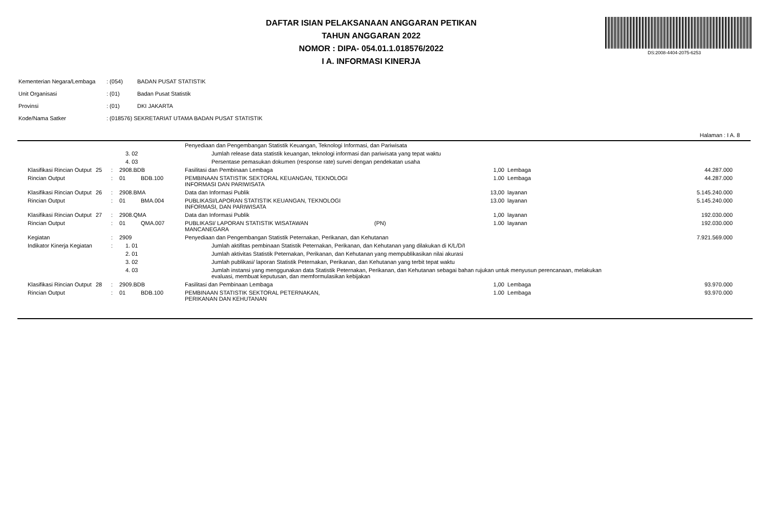DAFTAR ISIAN PELAKSANAAN ANGGARAN PETIKAN
TAHUN ANGGARAN 2022
NOMOR : DIPA- 054.01.1.018576/2022
I A. INFORMASI KINERJA
DS:2008-4404-2075-6253
| Kementerian Negara/Lembaga | : (054) | BADAN PUSAT STATISTIK |
| Unit Organisasi | : (01) | Badan Pusat Statistik |
| Provinsi | : (01) | DKI JAKARTA |
| Kode/Nama Satker | : (018576) SEKRETARIAT UTAMA BADAN PUSAT STATISTIK | |
Halaman : I A. 8
| | | | | | Penyediaan dan Pengembangan Statistik Keuangan, Teknologi Informasi, dan Pariwisata | | | | |
| | | | 3. 02 | | Jumlah release data statistik keuangan, teknologi informasi dan pariwisata yang tepat waktu | | | | |
| | | | 4. 03 | | Persentase pemasukan dokumen (response rate) survei dengan pendekatan usaha | | | | |
| Klasifikasi Rincian Output | 25 | : | 2908.BDB | | Fasilitasi dan Pembinaan Lembaga | | 1,00 | Lembaga | 44.287.000 |
| Rincian Output | | : | 01 | BDB.100 | PEMBINAAN STATISTIK SEKTORAL KEUANGAN, TEKNOLOGI INFORMASI DAN PARIWISATA | | 1.00 | Lembaga | 44.287.000 |
| Klasifikasi Rincian Output | 26 | : | 2908.BMA | | Data dan Informasi Publik | | 13,00 | layanan | 5.145.240.000 |
| Rincian Output | | : | 01 | BMA.004 | PUBLIKASI/LAPORAN STATISTIK KEUANGAN, TEKNOLOGI INFORMASI, DAN PARIWISATA | | 13.00 | layanan | 5.145.240.000 |
| Klasifikasi Rincian Output | 27 | : | 2908.QMA | | Data dan Informasi Publik | | 1,00 | layanan | 192.030.000 |
| Rincian Output | | : | 01 | QMA.007 | PUBLIKASI/ LAPORAN STATISTIK WISATAWAN MANCANEGARA | (PN) | 1.00 | layanan | 192.030.000 |
| Kegiatan | | : | 2909 | | Penyediaan dan Pengembangan Statistik Peternakan, Perikanan, dan Kehutanan | | | | 7.921.569.000 |
| Indikator Kinerja Kegiatan | | : | 1. 01 | | Jumlah aktifitas pembinaan Statistik Peternakan, Perikanan, dan Kehutanan yang dilakukan di K/L/D/I | | | | |
| | | | 2. 01 | | Jumlah aktivitas Statistik Peternakan, Perikanan, dan Kehutanan yang mempublikasikan nilai akurasi | | | | |
| | | | 3. 02 | | Jumlah publikasi/ laporan Statistik Peternakan, Perikanan, dan Kehutanan yang terbit tepat waktu | | | | |
| | | | 4. 03 | | Jumlah instansi yang menggunakan data Statistik Peternakan, Perikanan, dan Kehutanan sebagai bahan rujukan untuk menyusun perencanaan, melakukan evaluasi, membuat keputusan, dan memformulasikan kebijakan | | | | |
| Klasifikasi Rincian Output | 28 | : | 2909.BDB | | Fasilitasi dan Pembinaan Lembaga | | 1,00 | Lembaga | 93.970.000 |
| Rincian Output | | : | 01 | BDB.100 | PEMBINAAN STATISTIK SEKTORAL PETERNAKAN, PERIKANAN DAN KEHUTANAN | | 1.00 | Lembaga | 93.970.000 |